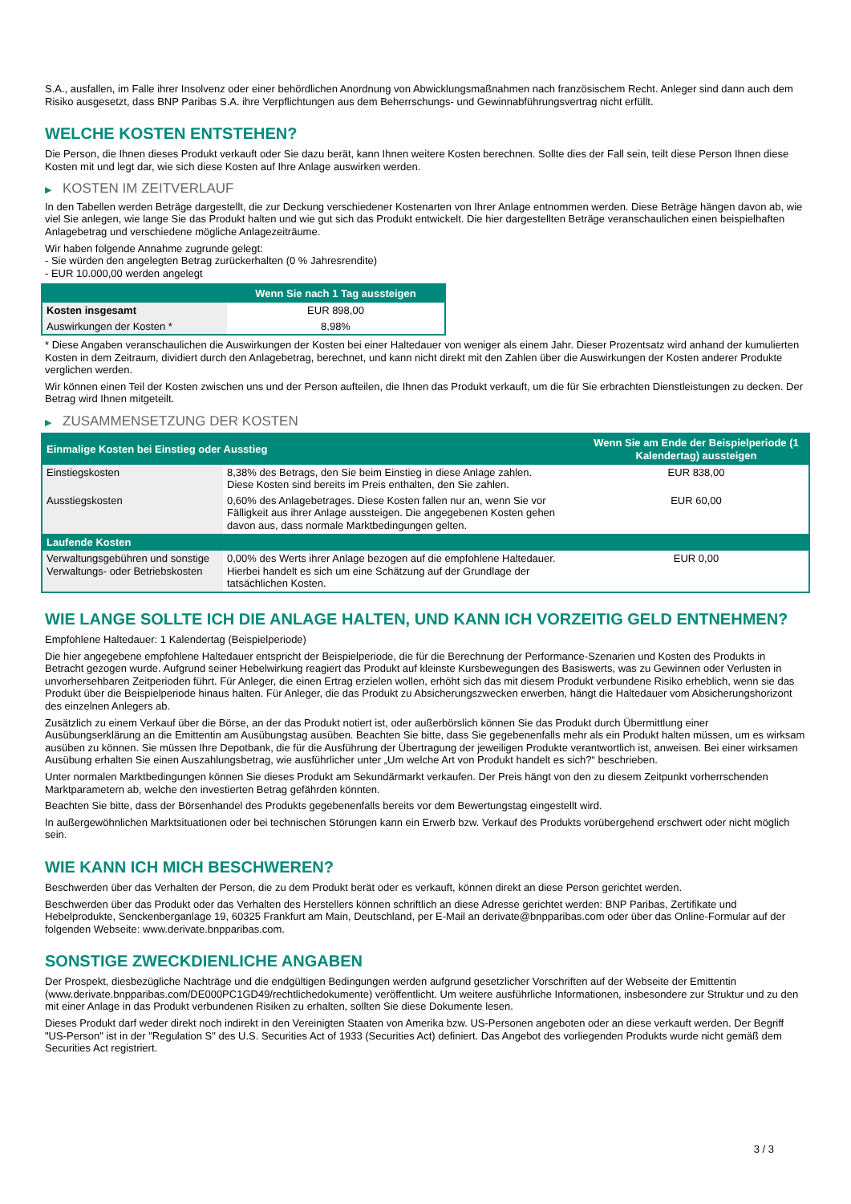S.A., ausfallen, im Falle ihrer Insolvenz oder einer behördlichen Anordnung von Abwicklungsmaßnahmen nach französischem Recht. Anleger sind dann auch dem Risiko ausgesetzt, dass BNP Paribas S.A. ihre Verpflichtungen aus dem Beherrschungs- und Gewinnabführungsvertrag nicht erfüllt.
WELCHE KOSTEN ENTSTEHEN?
Die Person, die Ihnen dieses Produkt verkauft oder Sie dazu berät, kann Ihnen weitere Kosten berechnen. Sollte dies der Fall sein, teilt diese Person Ihnen diese Kosten mit und legt dar, wie sich diese Kosten auf Ihre Anlage auswirken werden.
▶ KOSTEN IM ZEITVERLAUF
In den Tabellen werden Beträge dargestellt, die zur Deckung verschiedener Kostenarten von Ihrer Anlage entnommen werden. Diese Beträge hängen davon ab, wie viel Sie anlegen, wie lange Sie das Produkt halten und wie gut sich das Produkt entwickelt. Die hier dargestellten Beträge veranschaulichen einen beispielhaften Anlagebetrag und verschiedene mögliche Anlagezeiträume.
Wir haben folgende Annahme zugrunde gelegt:
- Sie würden den angelegten Betrag zurückerhalten (0 % Jahresrendite)
- EUR 10.000,00 werden angelegt
| | Wenn Sie nach 1 Tag aussteigen |
| --- | --- |
| Kosten insgesamt | EUR 898,00 |
| Auswirkungen der Kosten * | 8,98% |
* Diese Angaben veranschaulichen die Auswirkungen der Kosten bei einer Haltedauer von weniger als einem Jahr. Dieser Prozentsatz wird anhand der kumulierten Kosten in dem Zeitraum, dividiert durch den Anlagebetrag, berechnet, und kann nicht direkt mit den Zahlen über die Auswirkungen der Kosten anderer Produkte verglichen werden.
Wir können einen Teil der Kosten zwischen uns und der Person aufteilen, die Ihnen das Produkt verkauft, um die für Sie erbrachten Dienstleistungen zu decken. Der Betrag wird Ihnen mitgeteilt.
▶ ZUSAMMENSETZUNG DER KOSTEN
| Einmalige Kosten bei Einstieg oder Ausstieg | | Wenn Sie am Ende der Beispielperiode (1 Kalendertag) aussteigen |
| --- | --- | --- |
| Einstiegskosten | 8,38% des Betrags, den Sie beim Einstieg in diese Anlage zahlen. Diese Kosten sind bereits im Preis enthalten, den Sie zahlen. | EUR 838,00 |
| Ausstiegskosten | 0,60% des Anlagebetrages. Diese Kosten fallen nur an, wenn Sie vor Fälligkeit aus ihrer Anlage aussteigen. Die angegebenen Kosten gehen davon aus, dass normale Marktbedingungen gelten. | EUR 60,00 |
| Laufende Kosten | | |
| Verwaltungsgebühren und sonstige Verwaltungs- oder Betriebskosten | 0,00% des Werts ihrer Anlage bezogen auf die empfohlene Haltedauer. Hierbei handelt es sich um eine Schätzung auf der Grundlage der tatsächlichen Kosten. | EUR 0,00 |
WIE LANGE SOLLTE ICH DIE ANLAGE HALTEN, UND KANN ICH VORZEITIG GELD ENTNEHMEN?
Empfohlene Haltedauer: 1 Kalendertag (Beispielperiode)
Die hier angegebene empfohlene Haltedauer entspricht der Beispielperiode, die für die Berechnung der Performance-Szenarien und Kosten des Produkts in Betracht gezogen wurde. Aufgrund seiner Hebelwirkung reagiert das Produkt auf kleinste Kursbewegungen des Basiswerts, was zu Gewinnen oder Verlusten in unvorhersehbaren Zeitperioden führt. Für Anleger, die einen Ertrag erzielen wollen, erhöht sich das mit diesem Produkt verbundene Risiko erheblich, wenn sie das Produkt über die Beispielperiode hinaus halten. Für Anleger, die das Produkt zu Absicherungszwecken erwerben, hängt die Haltedauer vom Absicherungshorizont des einzelnen Anlegers ab.
Zusätzlich zu einem Verkauf über die Börse, an der das Produkt notiert ist, oder außerbörslich können Sie das Produkt durch Übermittlung einer Ausübungserklärung an die Emittentin am Ausübungstag ausüben. Beachten Sie bitte, dass Sie gegebenenfalls mehr als ein Produkt halten müssen, um es wirksam ausüben zu können. Sie müssen Ihre Depotbank, die für die Ausführung der Übertragung der jeweiligen Produkte verantwortlich ist, anweisen. Bei einer wirksamen Ausübung erhalten Sie einen Auszahlungsbetrag, wie ausführlicher unter „Um welche Art von Produkt handelt es sich?“ beschrieben.
Unter normalen Marktbedingungen können Sie dieses Produkt am Sekundärmarkt verkaufen. Der Preis hängt von den zu diesem Zeitpunkt vorherrschenden Marktparametern ab, welche den investierten Betrag gefährden könnten.
Beachten Sie bitte, dass der Börsenhandel des Produkts gegebenenfalls bereits vor dem Bewertungstag eingestellt wird.
In außergewöhnlichen Marktsituationen oder bei technischen Störungen kann ein Erwerb bzw. Verkauf des Produkts vorübergehend erschwert oder nicht möglich sein.
WIE KANN ICH MICH BESCHWEREN?
Beschwerden über das Verhalten der Person, die zu dem Produkt berät oder es verkauft, können direkt an diese Person gerichtet werden.
Beschwerden über das Produkt oder das Verhalten des Herstellers können schriftlich an diese Adresse gerichtet werden: BNP Paribas, Zertifikate und Hebelprodukte, Senckenberganlage 19, 60325 Frankfurt am Main, Deutschland, per E-Mail an derivate@bnpparibas.com oder über das Online-Formular auf der folgenden Webseite: www.derivate.bnpparibas.com.
SONSTIGE ZWECKDIENLICHE ANGABEN
Der Prospekt, diesbezügliche Nachträge und die endgültigen Bedingungen werden aufgrund gesetzlicher Vorschriften auf der Webseite der Emittentin (www.derivate.bnpparibas.com/DE000PC1GD49/rechtlichedokumente) veröffentlicht. Um weitere ausführliche Informationen, insbesondere zur Struktur und zu den mit einer Anlage in das Produkt verbundenen Risiken zu erhalten, sollten Sie diese Dokumente lesen.
Dieses Produkt darf weder direkt noch indirekt in den Vereinigten Staaten von Amerika bzw. US-Personen angeboten oder an diese verkauft werden. Der Begriff "US-Person" ist in der "Regulation S" des U.S. Securities Act of 1933 (Securities Act) definiert. Das Angebot des vorliegenden Produkts wurde nicht gemäß dem Securities Act registriert.
3 / 3